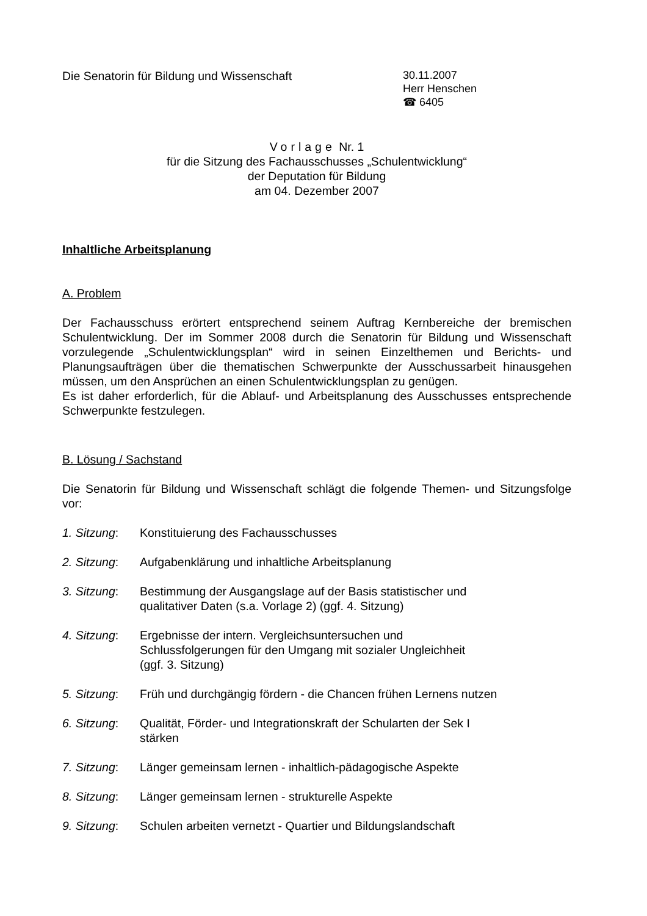Die Senatorin für Bildung und Wissenschaft
30.11.2007
Herr Henschen
☎ 6405
Vorlage Nr. 1
für die Sitzung des Fachausschusses „Schulentwicklung“
der Deputation für Bildung
am 04. Dezember 2007
Inhaltliche Arbeitsplanung
A. Problem
Der Fachausschuss erörtert entsprechend seinem Auftrag Kernbereiche der bremischen Schulentwicklung. Der im Sommer 2008 durch die Senatorin für Bildung und Wissenschaft vorzulegende „Schulentwicklungsplan“ wird in seinen Einzelthemen und Berichts- und Planungsaufträgen über die thematischen Schwerpunkte der Ausschussarbeit hinausgehen müssen, um den Ansprüchen an einen Schulentwicklungsplan zu genügen.
Es ist daher erforderlich, für die Ablauf- und Arbeitsplanung des Ausschusses entsprechende Schwerpunkte festzulegen.
B. Lösung / Sachstand
Die Senatorin für Bildung und Wissenschaft schlägt die folgende Themen- und Sitzungsfolge vor:
1. Sitzung:
Konstituierung des Fachausschusses
2. Sitzung:
Aufgabenklärung und inhaltliche Arbeitsplanung
3. Sitzung:
Bestimmung der Ausgangslage auf der Basis statistischer und
qualitativer Daten (s.a. Vorlage 2) (ggf. 4. Sitzung)
4. Sitzung:
Ergebnisse der intern. Vergleichsuntersuchen und
Schlussfolgerungen für den Umgang mit sozialer Ungleichheit
(ggf. 3. Sitzung)
5. Sitzung:
Früh und durchgängig fördern - die Chancen frühen Lernens nutzen
6. Sitzung:
Qualität, Förder- und Integrationskraft der Schularten der Sek I
stärken
7. Sitzung:
Länger gemeinsam lernen - inhaltlich-pädagogische Aspekte
8. Sitzung:
Länger gemeinsam lernen - strukturelle Aspekte
9. Sitzung:
Schulen arbeiten vernetzt - Quartier und Bildungslandschaft